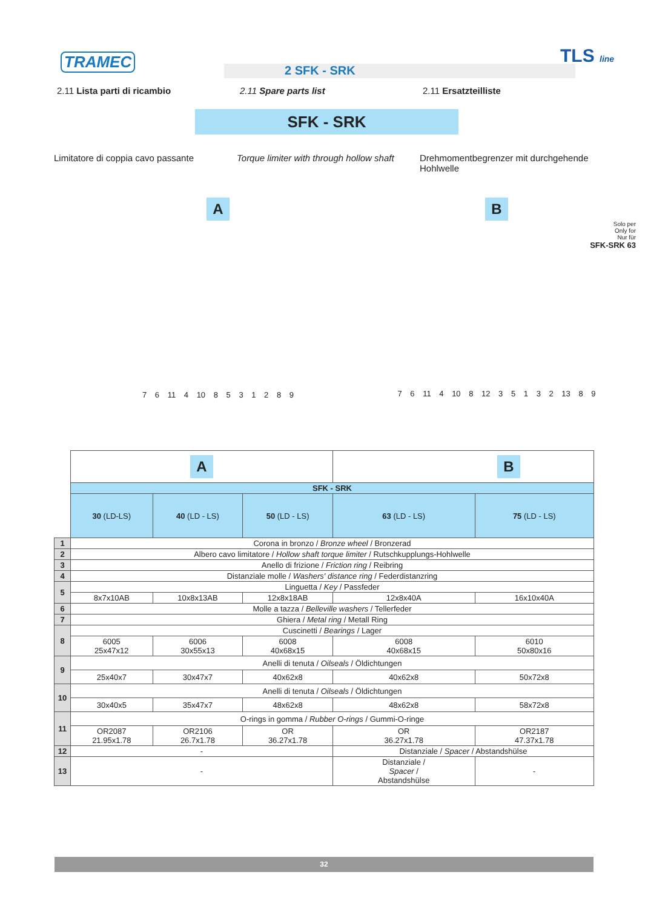TRAMEC TLS line
2 SFK - SRK
2.11 Lista parti di ricambio 2.11 Spare parts list 2.11 Ersatzteilliste
SFK - SRK
Limitatore di coppia cavo passante
Torque limiter with through hollow shaft
Drehmomentbegrenzer mit durchgehende Hohlwelle
A
7 6 11 4 10 8 5 3 1 2 8 9
B
Solo per
Only for
Nur für
SFK-SRK 63
7 6 11 4 10 8 12 3 5 1 3 2 13 8 9
| | A | | | B | |
| | SFK - SRK | | | | |
| | 30 (LD-LS) | 40 (LD - LS) | 50 (LD - LS) | 63 (LD - LS) | 75 (LD - LS) |
| 1 | Corona in bronzo / Bronze wheel / Bronzerad | | | | |
| 2 | Albero cavo limitatore / Hollow shaft torque limiter / Rutschkupplungs-Hohlwelle | | | | |
| 3 | Anello di frizione / Friction ring / Reibring | | | | |
| 4 | Distanziale molle / Washers' distance ring / Federdistanzring | | | | |
| 5 | Linguetta / Key / Passfeder | | | | |
| | 8x7x10AB | 10x8x13AB | 12x8x18AB | 12x8x40A | 16x10x40A |
| 6 | Molle a tazza / Belleville washers / Tellerfeder | | | | |
| 7 | Ghiera / Metal ring / Metall Ring | | | | |
| 8 | Cuscinetti / Bearings / Lager | | | | |
| | 6005 25x47x12 | 6006 30x55x13 | 6008 40x68x15 | 6008 40x68x15 | 6010 50x80x16 |
| 9 | Anelli di tenuta / Oilseals / Öldichtungen | | | | |
| | 25x40x7 | 30x47x7 | 40x62x8 | 40x62x8 | 50x72x8 |
| 10 | Anelli di tenuta / Oilseals / Öldichtungen | | | | |
| | 30x40x5 | 35x47x7 | 48x62x8 | 48x62x8 | 58x72x8 |
| 11 | O-rings in gomma / Rubber O-rings / Gummi-O-ringe | | | | |
| | OR2087 21.95x1.78 | OR2106 26.7x1.78 | OR 36.27x1.78 | OR 36.27x1.78 | OR2187 47.37x1.78 |
| 12 | - | | | Distanziale / Spacer / Abstandshülse | |
| 13 | - | | | Distanziale / Spacer / Abstandshülse | - |
32